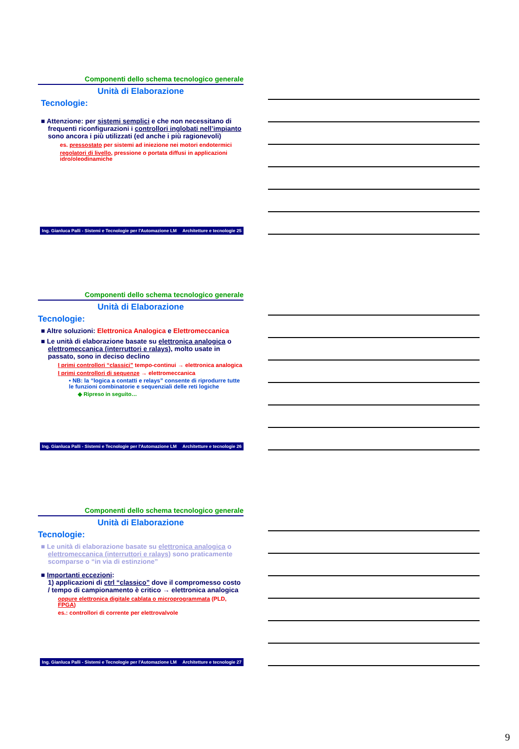Componenti dello schema tecnologico generale
Unità di Elaborazione
Tecnologie:
■ Attenzione: per sistemi semplici e che non necessitano di frequenti riconfigurazioni i controllori inglobati nell’impianto sono ancora i più utilizzati (ed anche i più ragionevoli)
es. pressostato per sistemi ad iniezione nei motori endotermici
regolatori di livello, pressione o portata diffusi in applicazioni idro/oleodinamiche
Ing. Gianluca Palli - Sistemi e Tecnologie per l'Automazione LM Architetture e tecnologie 25
Componenti dello schema tecnologico generale
Unità di Elaborazione
Tecnologie:
■ Altre soluzioni: Elettronica Analogica e Elettromeccanica
■ Le unità di elaborazione basate su elettronica analogica o elettromeccanica (interruttori e ralays), molto usate in passato, sono in deciso declino
I primi controllori “classici” tempo-continui → elettronica analogica
I primi controllori di sequenze → elettromeccanica
• NB: la “logica a contatti e relays” consente di riprodurre tutte le funzioni combinatorie e sequenziali delle reti logiche
◆ Ripreso in seguito…
Ing. Gianluca Palli - Sistemi e Tecnologie per l'Automazione LM Architetture e tecnologie 26
Componenti dello schema tecnologico generale
Unità di Elaborazione
Tecnologie:
■ Le unità di elaborazione basate su elettronica analogica o elettromeccanica (interruttori e ralays) sono praticamente scomparse o “in via di estinzione”
■ Importanti eccezioni:
1) applicazioni di ctrl “classico” dove il compromesso costo / tempo di campionamento è critico → elettronica analogica
oppure elettronica digitale cablata o microprogrammata (PLD, FPGA)
es.: controllori di corrente per elettrovalvole
Ing. Gianluca Palli - Sistemi e Tecnologie per l'Automazione LM Architetture e tecnologie 27
9